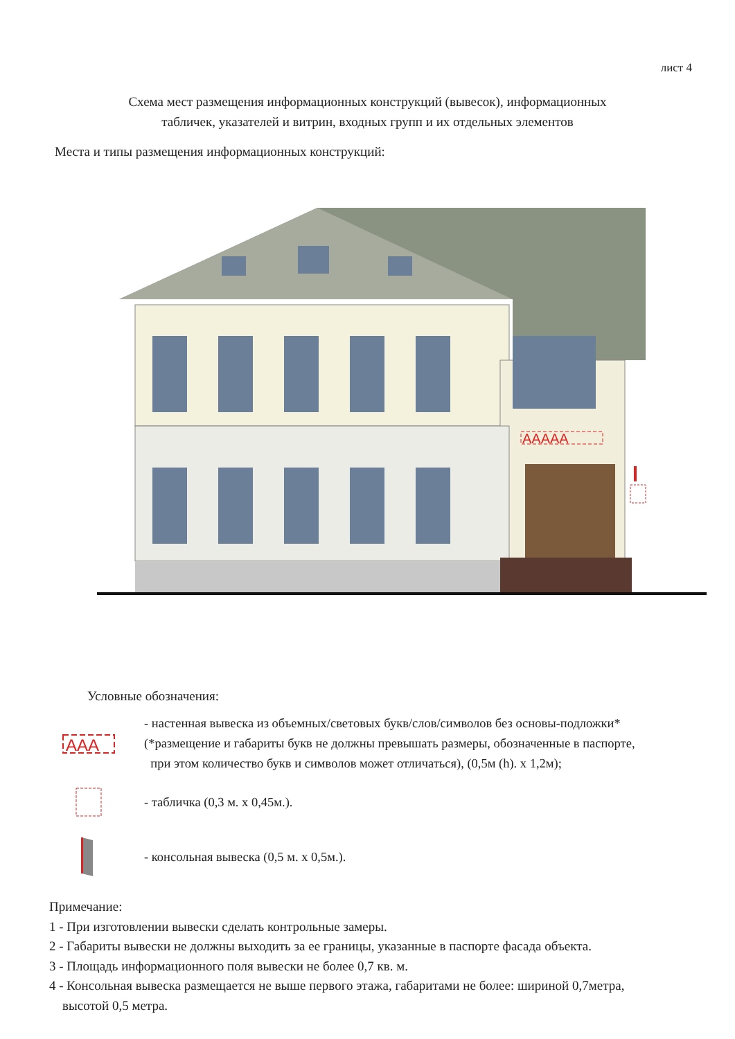лист 4
Схема мест размещения информационных конструкций (вывесок), информационных
табличек, указателей и витрин, входных групп и их отдельных элементов
Места и типы размещения информационных конструкций:
AAAAA
Условные обозначения:
AAA
- настенная вывеска из объемных/световых букв/слов/символов без основы-подложки*
(*размещение и габариты букв не должны превышать размеры, обозначенные в паспорте,
при этом количество букв и символов может отличаться), (0,5м (h). х 1,2м);
- табличка (0,3 м. х 0,45м.).
- консольная вывеска (0,5 м. х 0,5м.).
Примечание:
1 - При изготовлении вывески сделать контрольные замеры.
2 - Габариты вывески не должны выходить за ее границы, указанные в паспорте фасада объекта.
3 - Площадь информационного поля вывески не более 0,7 кв. м.
4 - Консольная вывеска размещается не выше первого этажа, габаритами не более: шириной 0,7метра,
высотой 0,5 метра.